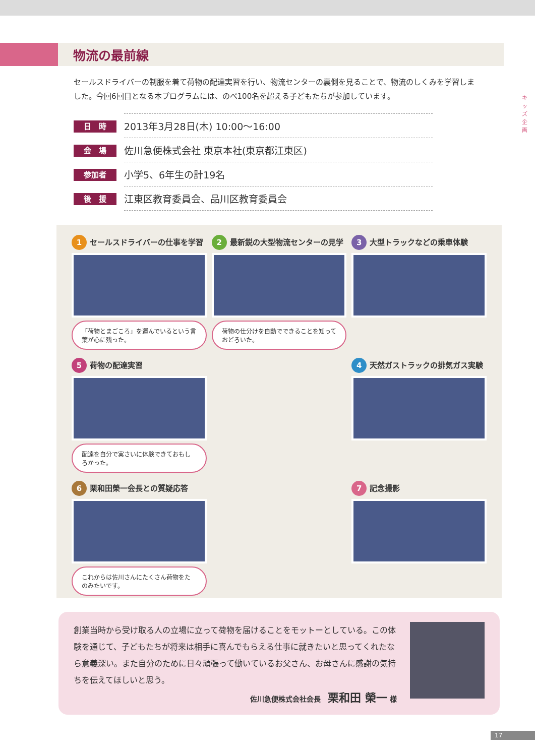キッズ企画
物流の最前線
セールスドライバーの制服を着て荷物の配達実習を行い、物流センターの裏側を見ることで、物流のしくみを学習しました。今回6回目となる本プログラムには、のべ100名を超える子どもたちが参加しています。
| 日 時 | 2013年3月28日(木) 10:00～16:00 |
| 会 場 | 佐川急便株式会社 東京本社(東京都江東区) |
| 参加者 | 小学5、6年生の計19名 |
| 後 援 | 江東区教育委員会、品川区教育委員会 |
1 セールスドライバーの仕事を学習
「荷物とまごころ」を運んでいるという言葉が心に残った。
2 最新鋭の大型物流センターの見学
荷物の仕分けを自動でできることを知っておどろいた。
3 大型トラックなどの乗車体験
5 荷物の配達実習
配達を自分で実さいに体験できておもしろかった。
4 天然ガストラックの排気ガス実験
6 栗和田榮一会長との質疑応答
これからは佐川さんにたくさん荷物をたのみたいです。
7 記念撮影
創業当時から受け取る人の立場に立って荷物を届けることをモットーとしている。この体験を通じて、子どもたちが将来は相手に喜んでもらえる仕事に就きたいと思ってくれたなら意義深い。また自分のために日々頑張って働いているお父さん、お母さんに感謝の気持ちを伝えてほしいと思う。
佐川急便株式会社会長　栗和田 榮一 様
17